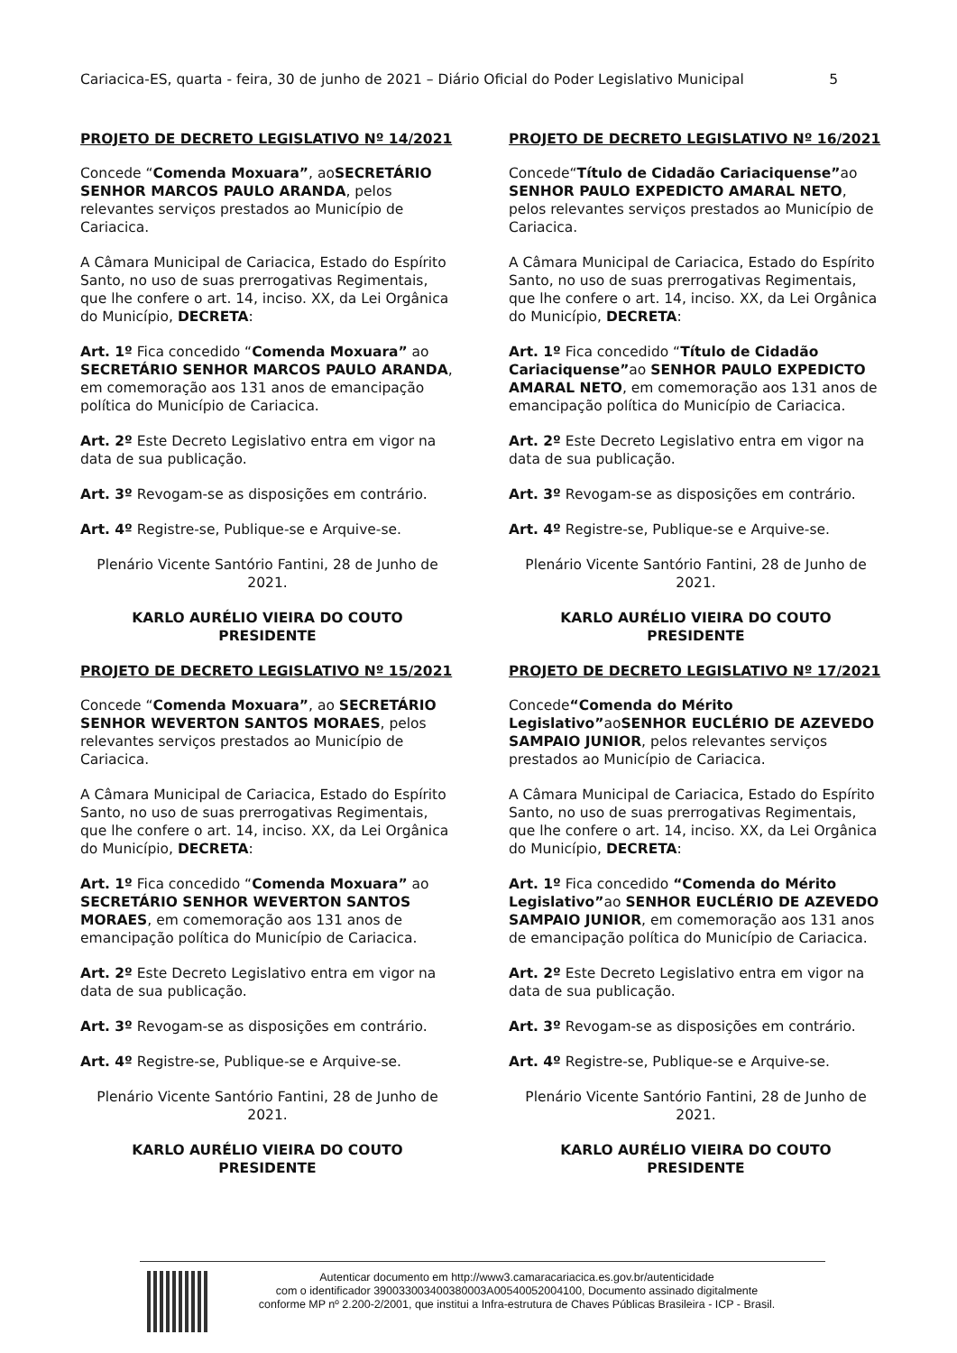Cariacica-ES, quarta - feira, 30 de junho de 2021 – Diário Oficial do Poder Legislativo Municipal 5
PROJETO DE DECRETO LEGISLATIVO Nº 14/2021
Concede “Comenda Moxuara”, aoSECRETÁRIO SENHOR MARCOS PAULO ARANDA, pelos relevantes serviços prestados ao Município de Cariacica.
A Câmara Municipal de Cariacica, Estado do Espírito Santo, no uso de suas prerrogativas Regimentais, que lhe confere o art. 14, inciso. XX, da Lei Orgânica do Município, DECRETA:
Art. 1º Fica concedido “Comenda Moxuara” ao SECRETÁRIO SENHOR MARCOS PAULO ARANDA, em comemoração aos 131 anos de emancipação política do Município de Cariacica.
Art. 2º Este Decreto Legislativo entra em vigor na data de sua publicação.
Art. 3º Revogam-se as disposições em contrário.
Art. 4º Registre-se, Publique-se e Arquive-se.
Plenário Vicente Santório Fantini, 28 de Junho de 2021.
KARLO AURÉLIO VIEIRA DO COUTO
PRESIDENTE
PROJETO DE DECRETO LEGISLATIVO Nº 15/2021
Concede “Comenda Moxuara”, ao SECRETÁRIO SENHOR WEVERTON SANTOS MORAES, pelos relevantes serviços prestados ao Município de Cariacica.
A Câmara Municipal de Cariacica, Estado do Espírito Santo, no uso de suas prerrogativas Regimentais, que lhe confere o art. 14, inciso. XX, da Lei Orgânica do Município, DECRETA:
Art. 1º Fica concedido “Comenda Moxuara” ao SECRETÁRIO SENHOR WEVERTON SANTOS MORAES, em comemoração aos 131 anos de emancipação política do Município de Cariacica.
Art. 2º Este Decreto Legislativo entra em vigor na data de sua publicação.
Art. 3º Revogam-se as disposições em contrário.
Art. 4º Registre-se, Publique-se e Arquive-se.
Plenário Vicente Santório Fantini, 28 de Junho de 2021.
KARLO AURÉLIO VIEIRA DO COUTO
PRESIDENTE
PROJETO DE DECRETO LEGISLATIVO Nº 16/2021
Concede“Título de Cidadão Cariaciquense”ao SENHOR PAULO EXPEDICTO AMARAL NETO, pelos relevantes serviços prestados ao Município de Cariacica.
A Câmara Municipal de Cariacica, Estado do Espírito Santo, no uso de suas prerrogativas Regimentais, que lhe confere o art. 14, inciso. XX, da Lei Orgânica do Município, DECRETA:
Art. 1º Fica concedido “Título de Cidadão Cariaciquense”ao SENHOR PAULO EXPEDICTO AMARAL NETO, em comemoração aos 131 anos de emancipação política do Município de Cariacica.
Art. 2º Este Decreto Legislativo entra em vigor na data de sua publicação.
Art. 3º Revogam-se as disposições em contrário.
Art. 4º Registre-se, Publique-se e Arquive-se.
Plenário Vicente Santório Fantini, 28 de Junho de 2021.
KARLO AURÉLIO VIEIRA DO COUTO
PRESIDENTE
PROJETO DE DECRETO LEGISLATIVO Nº 17/2021
Concede“Comenda do Mérito Legislativo”aoSENHOR EUCLÉRIO DE AZEVEDO SAMPAIO JUNIOR, pelos relevantes serviços prestados ao Município de Cariacica.
A Câmara Municipal de Cariacica, Estado do Espírito Santo, no uso de suas prerrogativas Regimentais, que lhe confere o art. 14, inciso. XX, da Lei Orgânica do Município, DECRETA:
Art. 1º Fica concedido “Comenda do Mérito Legislativo”ao SENHOR EUCLÉRIO DE AZEVEDO SAMPAIO JUNIOR, em comemoração aos 131 anos de emancipação política do Município de Cariacica.
Art. 2º Este Decreto Legislativo entra em vigor na data de sua publicação.
Art. 3º Revogam-se as disposições em contrário.
Art. 4º Registre-se, Publique-se e Arquive-se.
Plenário Vicente Santório Fantini, 28 de Junho de 2021.
KARLO AURÉLIO VIEIRA DO COUTO
PRESIDENTE
Autenticar documento em http://www3.camaracariacica.es.gov.br/autenticidade
com o identificador 390033003400380003A00540052004100, Documento assinado digitalmente
conforme MP nº 2.200-2/2001, que institui a Infra-estrutura de Chaves Públicas Brasileira - ICP - Brasil.